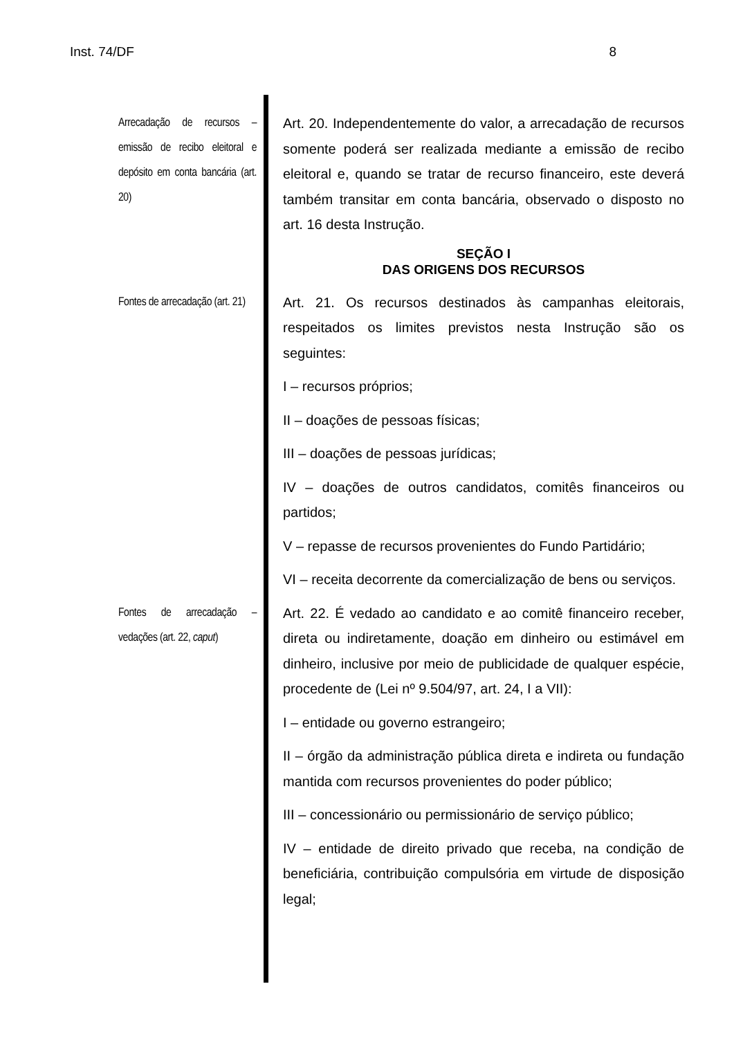Inst. 74/DF 8
Arrecadação de recursos – emissão de recibo eleitoral e depósito em conta bancária (art. 20)
Art. 20. Independentemente do valor, a arrecadação de recursos somente poderá ser realizada mediante a emissão de recibo eleitoral e, quando se tratar de recurso financeiro, este deverá também transitar em conta bancária, observado o disposto no art. 16 desta Instrução.
SEÇÃO I
DAS ORIGENS DOS RECURSOS
Fontes de arrecadação (art. 21)
Art. 21. Os recursos destinados às campanhas eleitorais, respeitados os limites previstos nesta Instrução são os seguintes:
I – recursos próprios;
II – doações de pessoas físicas;
III – doações de pessoas jurídicas;
IV – doações de outros candidatos, comitês financeiros ou partidos;
V – repasse de recursos provenientes do Fundo Partidário;
VI – receita decorrente da comercialização de bens ou serviços.
Fontes de arrecadação – vedações (art. 22, caput)
Art. 22. É vedado ao candidato e ao comitê financeiro receber, direta ou indiretamente, doação em dinheiro ou estimável em dinheiro, inclusive por meio de publicidade de qualquer espécie, procedente de (Lei nº 9.504/97, art. 24, I a VII):
I – entidade ou governo estrangeiro;
II – órgão da administração pública direta e indireta ou fundação mantida com recursos provenientes do poder público;
III – concessionário ou permissionário de serviço público;
IV – entidade de direito privado que receba, na condição de beneficiária, contribuição compulsória em virtude de disposição legal;